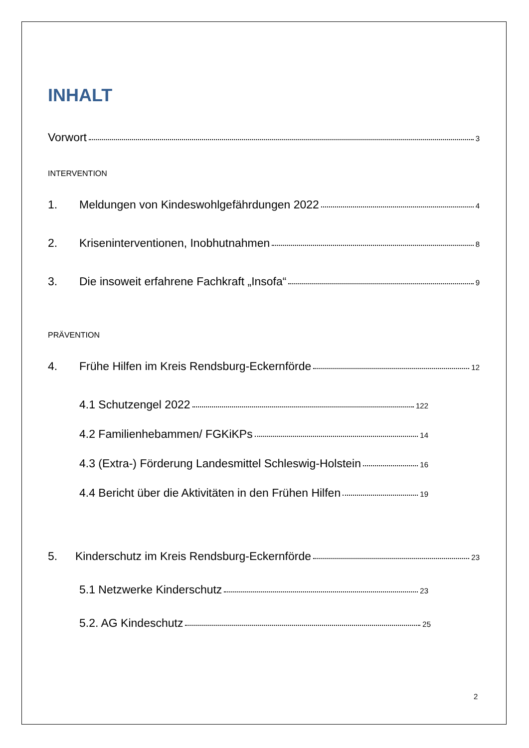INHALT
Vorwort 3
INTERVENTION
1. Meldungen von Kindeswohlgefährdungen 2022 4
2. Kriseninterventionen, Inobhutnahmen 8
3. Die insoweit erfahrene Fachkraft „Insofa“ 9
PRÄVENTION
4. Frühe Hilfen im Kreis Rendsburg-Eckernförde 12
4.1 Schutzengel 2022 122
4.2 Familienhebammen/ FGKiKPs 14
4.3 (Extra-) Förderung Landesmittel Schleswig-Holstein 16
4.4 Bericht über die Aktivitäten in den Frühen Hilfen 19
5. Kinderschutz im Kreis Rendsburg-Eckernförde 23
5.1 Netzwerke Kinderschutz 23
5.2. AG Kindeschutz 25
2